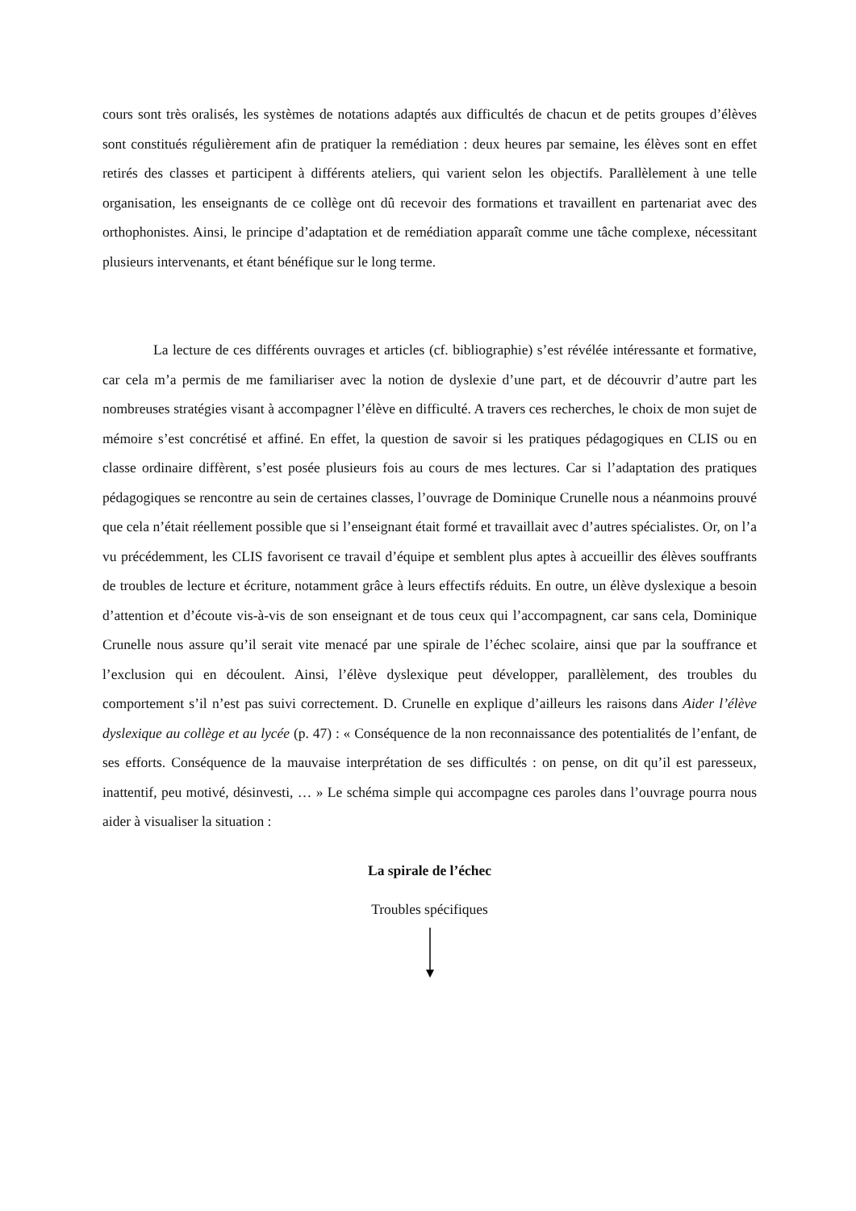cours sont très oralisés, les systèmes de notations adaptés aux difficultés de chacun et de petits groupes d’élèves sont constitués régulièrement afin de pratiquer la remédiation : deux heures par semaine, les élèves sont en effet retirés des classes et participent à différents ateliers, qui varient selon les objectifs. Parallèlement à une telle organisation, les enseignants de ce collège ont dû recevoir des formations et travaillent en partenariat avec des orthophonistes. Ainsi, le principe d’adaptation et de remédiation apparaît comme une tâche complexe, nécessitant plusieurs intervenants, et étant bénéfique sur le long terme.
La lecture de ces différents ouvrages et articles (cf. bibliographie) s’est révélée intéressante et formative, car cela m’a permis de me familiariser avec la notion de dyslexie d’une part, et de découvrir d’autre part les nombreuses stratégies visant à accompagner l’élève en difficulté. A travers ces recherches, le choix de mon sujet de mémoire s’est concrétisé et affiné. En effet, la question de savoir si les pratiques pédagogiques en CLIS ou en classe ordinaire diffèrent, s’est posée plusieurs fois au cours de mes lectures. Car si l’adaptation des pratiques pédagogiques se rencontre au sein de certaines classes, l’ouvrage de Dominique Crunelle nous a néanmoins prouvé que cela n’était réellement possible que si l’enseignant était formé et travaillait avec d’autres spécialistes. Or, on l’a vu précédemment, les CLIS favorisent ce travail d’équipe et semblent plus aptes à accueillir des élèves souffrants de troubles de lecture et écriture, notamment grâce à leurs effectifs réduits. En outre, un élève dyslexique a besoin d’attention et d’écoute vis-à-vis de son enseignant et de tous ceux qui l’accompagnent, car sans cela, Dominique Crunelle nous assure qu’il serait vite menacé par une spirale de l’échec scolaire, ainsi que par la souffrance et l’exclusion qui en découlent. Ainsi, l’élève dyslexique peut développer, parallèlement, des troubles du comportement s’il n’est pas suivi correctement. D. Crunelle en explique d’ailleurs les raisons dans Aider l’élève dyslexique au collège et au lycée (p. 47) : « Conséquence de la non reconnaissance des potentialités de l’enfant, de ses efforts. Conséquence de la mauvaise interprétation de ses difficultés : on pense, on dit qu’il est paresseux, inattentif, peu motivé, désinvesti, … » Le schéma simple qui accompagne ces paroles dans l’ouvrage pourra nous aider à visualiser la situation :
La spirale de l’échec
Troubles spécifiques